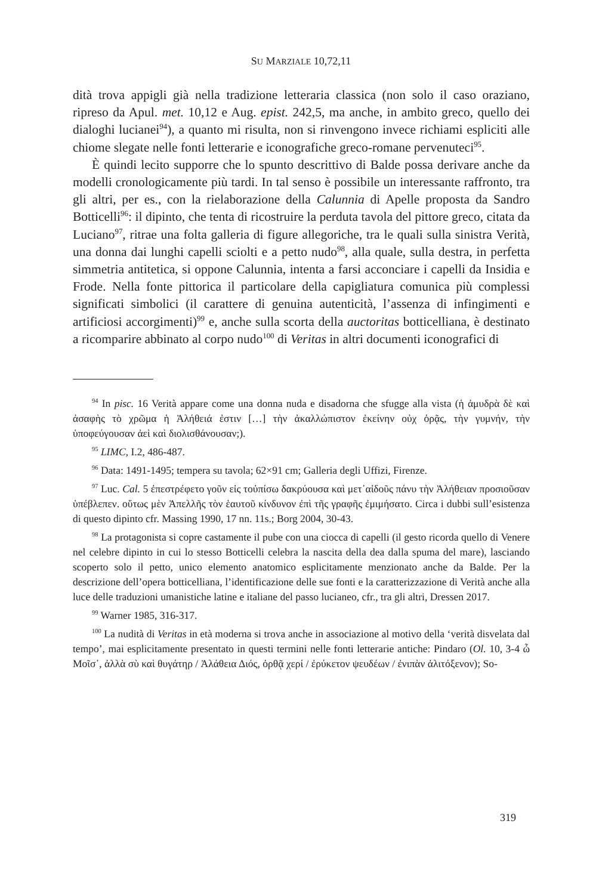SU MARZIALE 10,72,11
dità trova appigli già nella tradizione letteraria classica (non solo il caso oraziano, ripreso da Apul. met. 10,12 e Aug. epist. 242,5, ma anche, in ambito greco, quello dei dialoghi lucianei<sup>94</sup>), a quanto mi risulta, non si rinvengono invece richiami espliciti alle chiome slegate nelle fonti letterarie e iconografiche greco-romane pervenuteci<sup>95</sup>.
È quindi lecito supporre che lo spunto descrittivo di Balde possa derivare anche da modelli cronologicamente più tardi. In tal senso è possibile un interessante raffronto, tra gli altri, per es., con la rielaborazione della Calunnia di Apelle proposta da Sandro Botticelli<sup>96</sup>: il dipinto, che tenta di ricostruire la perduta tavola del pittore greco, citata da Luciano<sup>97</sup>, ritrae una folta galleria di figure allegoriche, tra le quali sulla sinistra Verità, una donna dai lunghi capelli sciolti e a petto nudo<sup>98</sup>, alla quale, sulla destra, in perfetta simmetria antitetica, si oppone Calunnia, intenta a farsi acconciare i capelli da Insidia e Frode. Nella fonte pittorica il particolare della capigliatura comunica più complessi significati simbolici (il carattere di genuina autenticità, l’assenza di infingimenti e artificiosi accorgimenti)<sup>99</sup> e, anche sulla scorta della auctoritas botticelliana, è destinato a ricomparire abbinato al corpo nudo<sup>100</sup> di Veritas in altri documenti iconografici di
<sup>94</sup> In pisc. 16 Verità appare come una donna nuda e disadorna che sfugge alla vista (ἡ ἀμυδρὰ δὲ καὶ ἀσαφὴς τὸ χρῶμα ἡ Ἀλήθειά ἐστιν […] τὴν ἀκαλλώπιστον ἐκείνην οὐχ ὁρᾷς, τὴν γυμνήν, τὴν ὑποφεύγουσαν ἀεὶ καὶ διολισθάνουσαν;).
<sup>95</sup> LIMC, I.2, 486-487.
<sup>96</sup> Data: 1491-1495; tempera su tavola; 62×91 cm; Galleria degli Uffizi, Firenze.
<sup>97</sup> Luc. Cal. 5 ἐπεστρέφετο γοῦν εἰς τοὐπίσω δακρύουσα καὶ μετ᾽αἰδοῦς πάνυ τὴν Ἀλήθειαν προσιοῦσαν ὑπέβλεπεν. οὕτως μὲν Ἀπελλῆς τὸν ἑαυτοῦ κίνδυνον ἐπὶ τῆς γραφῆς ἐμιμήσατο. Circa i dubbi sull’esistenza di questo dipinto cfr. Massing 1990, 17 nn. 11s.; Borg 2004, 30-43.
<sup>98</sup> La protagonista si copre castamente il pube con una ciocca di capelli (il gesto ricorda quello di Venere nel celebre dipinto in cui lo stesso Botticelli celebra la nascita della dea dalla spuma del mare), lasciando scoperto solo il petto, unico elemento anatomico esplicitamente menzionato anche da Balde. Per la descrizione dell’opera botticelliana, l’identificazione delle sue fonti e la caratterizzazione di Verità anche alla luce delle traduzioni umanistiche latine e italiane del passo lucianeo, cfr., tra gli altri, Dressen 2017.
<sup>99</sup> Warner 1985, 316-317.
<sup>100</sup> La nudità di Veritas in età moderna si trova anche in associazione al motivo della ‘verità disvelata dal tempo’, mai esplicitamente presentato in questi termini nelle fonti letterarie antiche: Pindaro (Ol. 10, 3-4 ὦ Μοῖσ᾽, ἀλλὰ σὺ καὶ θυγάτηρ / Ἀλάθεια Διός, ὀρθᾷ χερί / ἐρύκετον ψευδέων / ἐνιπὰν ἀλιτόξενον); So-
319